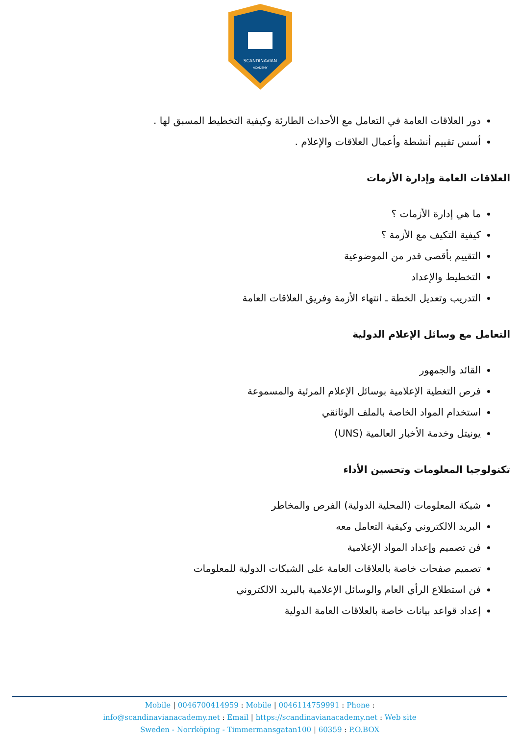SCANDINAVIAN
ACADEMY
دور العلاقات العامة في التعامل مع الأحداث الطارئة وكيفية التخطيط المسبق لها .
أسس تقييم أنشطة وأعمال العلاقات والإعلام .
العلاقات العامة وإدارة الأزمات
ما هي إدارة الأزمات ؟
كيفية التكيف مع الأزمة ؟
التقييم بأقصى قدر من الموضوعية
التخطيط والإعداد
التدريب وتعديل الخطة ـ انتهاء الأزمة وفريق العلاقات العامة
التعامل مع وسائل الإعلام الدولية
القائد والجمهور
فرص التغطية الإعلامية بوسائل الإعلام المرئية والمسموعة
استخدام المواد الخاصة بالملف الوثائقي
يونيتل وخدمة الأخبار العالمية (UNS)
تكنولوجيا المعلومات وتحسين الأداء
شبكة المعلومات (المحلية الدولية) الفرص والمخاطر
البريد الالكتروني وكيفية التعامل معه
فن تصميم وإعداد المواد الإعلامية
تصميم صفحات خاصة بالعلاقات العامة على الشبكات الدولية للمعلومات
فن استطلاع الرأي العام والوسائل الإعلامية بالبريد الالكتروني
إعداد قواعد بيانات خاصة بالعلاقات العامة الدولية
Mobile | 0046700414959 : Mobile | 0046114759991 : Phone :
info@scandinavianacademy.net : Email | https://scandinavianacademy.net : Web site
Sweden - Norrköping - Timmermansgatan100 | 60359 : P.O.BOX